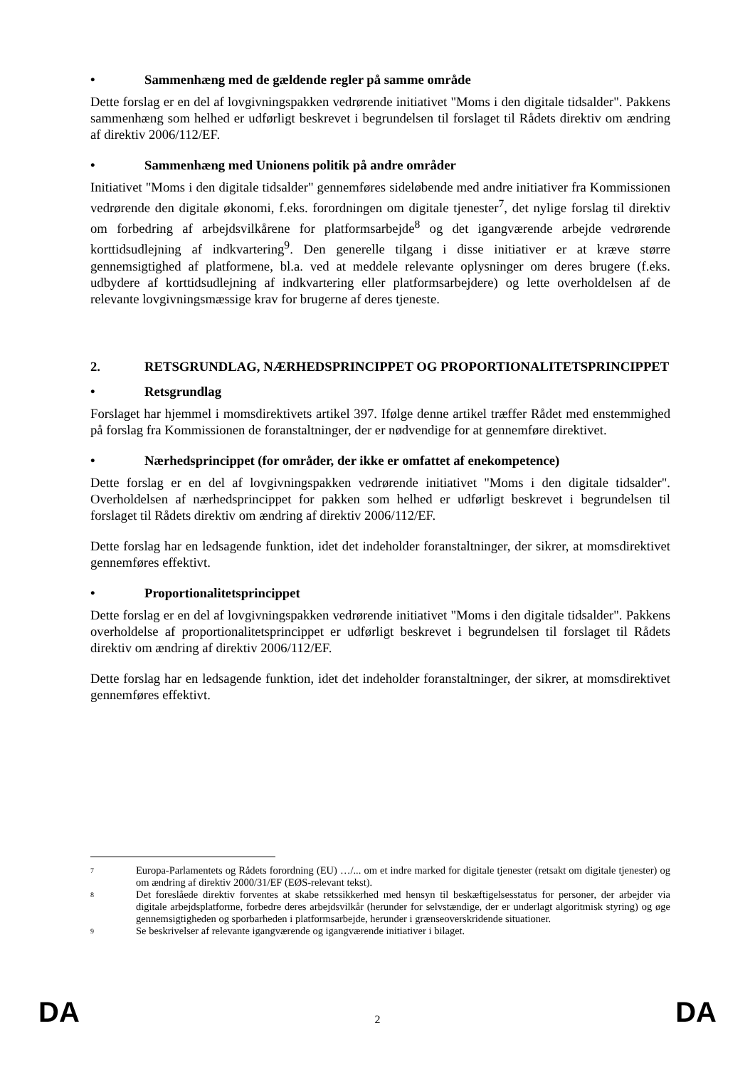• Sammenhæng med de gældende regler på samme område
Dette forslag er en del af lovgivningspakken vedrørende initiativet "Moms i den digitale tidsalder". Pakkens sammenhæng som helhed er udførligt beskrevet i begrundelsen til forslaget til Rådets direktiv om ændring af direktiv 2006/112/EF.
• Sammenhæng med Unionens politik på andre områder
Initiativet "Moms i den digitale tidsalder" gennemføres sideløbende med andre initiativer fra Kommissionen vedrørende den digitale økonomi, f.eks. forordningen om digitale tjenester<sup>7</sup>, det nylige forslag til direktiv om forbedring af arbejdsvilkårene for platformsarbejde<sup>8</sup> og det igangværende arbejde vedrørende korttidsudlejning af indkvartering<sup>9</sup>. Den generelle tilgang i disse initiativer er at kræve større gennemsigtighed af platformene, bl.a. ved at meddele relevante oplysninger om deres brugere (f.eks. udbydere af korttidsudlejning af indkvartering eller platformsarbejdere) og lette overholdelsen af de relevante lovgivningsmæssige krav for brugerne af deres tjeneste.
2. RETSGRUNDLAG, NÆRHEDSPRINCIPPET OG PROPORTIONALITETSPRINCIPPET
• Retsgrundlag
Forslaget har hjemmel i momsdirektivets artikel 397. Ifølge denne artikel træffer Rådet med enstemmighed på forslag fra Kommissionen de foranstaltninger, der er nødvendige for at gennemføre direktivet.
• Nærhedsprincippet (for områder, der ikke er omfattet af enekompetence)
Dette forslag er en del af lovgivningspakken vedrørende initiativet "Moms i den digitale tidsalder". Overholdelsen af nærhedsprincippet for pakken som helhed er udførligt beskrevet i begrundelsen til forslaget til Rådets direktiv om ændring af direktiv 2006/112/EF.
Dette forslag har en ledsagende funktion, idet det indeholder foranstaltninger, der sikrer, at momsdirektivet gennemføres effektivt.
• Proportionalitetsprincippet
Dette forslag er en del af lovgivningspakken vedrørende initiativet "Moms i den digitale tidsalder". Pakkens overholdelse af proportionalitetsprincippet er udførligt beskrevet i begrundelsen til forslaget til Rådets direktiv om ændring af direktiv 2006/112/EF.
Dette forslag har en ledsagende funktion, idet det indeholder foranstaltninger, der sikrer, at momsdirektivet gennemføres effektivt.
7 Europa-Parlamentets og Rådets forordning (EU) …/... om et indre marked for digitale tjenester (retsakt om digitale tjenester) og om ændring af direktiv 2000/31/EF (EØS-relevant tekst).
8 Det foreslåede direktiv forventes at skabe retssikkerhed med hensyn til beskæftigelsesstatus for personer, der arbejder via digitale arbejdsplatforme, forbedre deres arbejdsvilkår (herunder for selvstændige, der er underlagt algoritmisk styring) og øge gennemsigtigheden og sporbarheden i platformsarbejde, herunder i grænseoverskridende situationer.
9 Se beskrivelser af relevante igangværende og igangværende initiativer i bilaget.
DA 2 DA